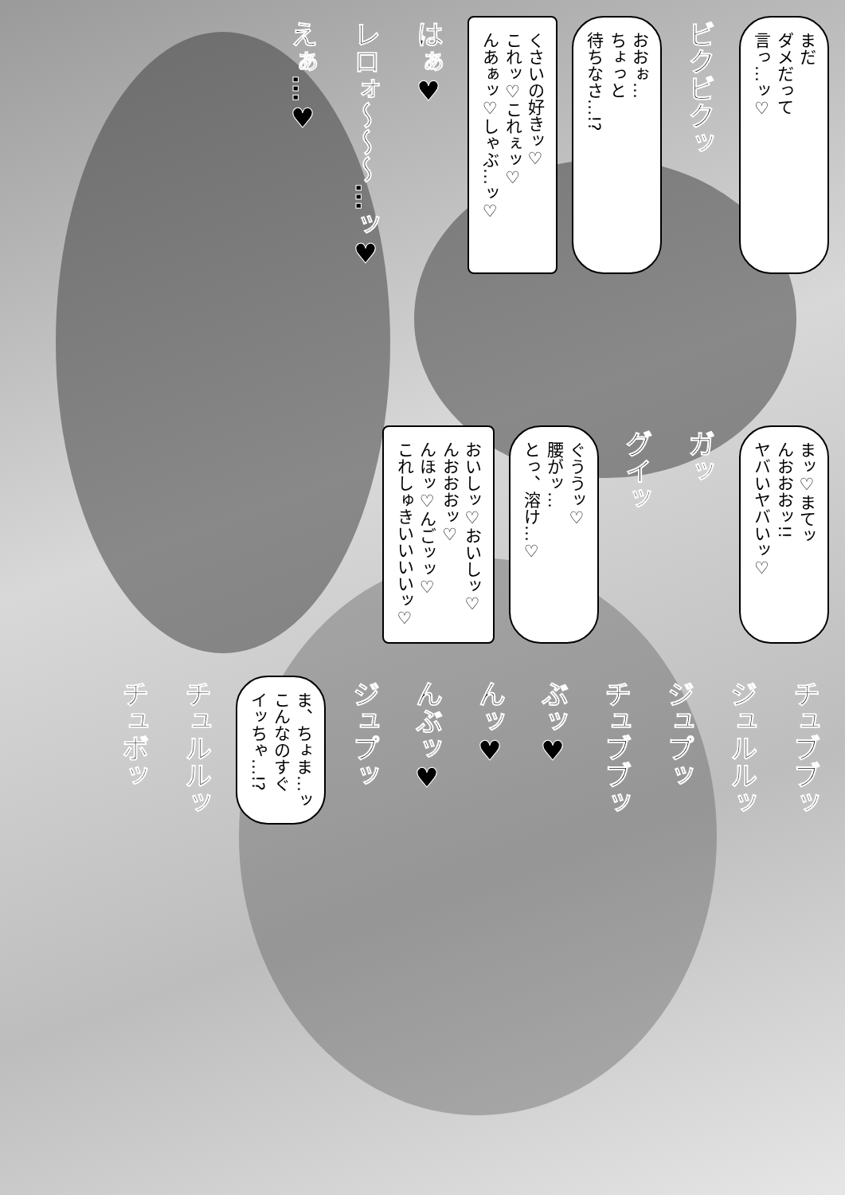まだ
ダメだって
言っ…ッ♡
ビクビクッ
おおぉ…
ちょっと
待ちなさ…!?
くさいの好きッ♡
これッ♡これぇッ♡
んあぁッ♡しゃぶ…ッ♡
はぁ♥
レロォ〜〜〜…ッ♥
えぁ…♥
まッ♡まてッ
んおおおッ!!
ヤバいヤバいッ♡
ガッ
グイッ
ぐううッ♡
腰がッ…
とっ、溶け…♡
おいしッ♡おいしッ♡
んおおおッ♡
んほッ♡んごッッ♡
これしゅきいいいいッ♡
チュブブッ
ジュルルッ
ジュプッ
チュブブッ
ぶッ♥
んッ♥
んぶッ♥
ジュプッ
ま、ちょま…ッ
こんなのすぐ
イッちゃ…!?
チュルルッ
チュボッ